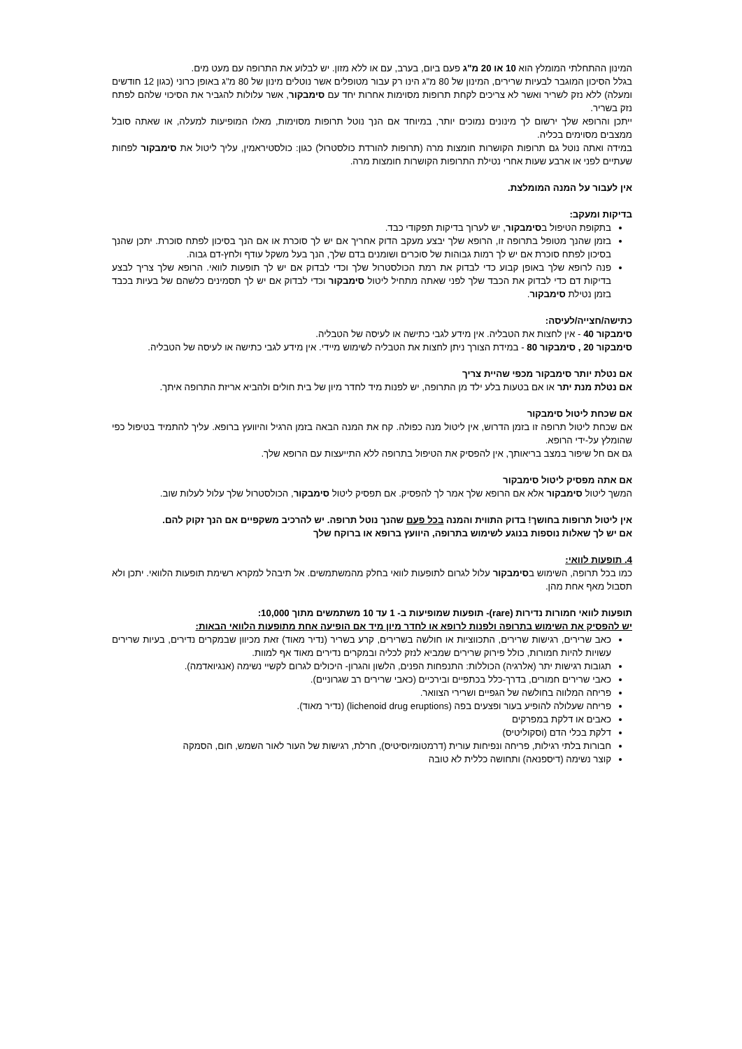המינון ההתחלתי המומלץ הוא 10 או 20 מ"ג פעם ביום, בערב, עם או ללא מזון. יש לבלוע את התרופה עם מעט מים.
בגלל הסיכון המוגבר לבעיות שרירים, המינון של 80 מ"ג הינו רק עבור מטופלים אשר נוטלים מינון של 80 מ"ג באופן כרוני (כגון 12 חודשים ומעלה) ללא נזק לשריר ואשר לא צריכים לקחת תרופות מסוימות אחרות יחד עם סימבקור, אשר עלולות להגביר את הסיכוי שלהם לפתח נזק בשריר.
ייתכן והרופא שלך ירשום לך מינונים נמוכים יותר, במיוחד אם הנך נוטל תרופות מסוימות, מאלו המופיעות למעלה, או שאתה סובל ממצבים מסוימים בכליה.
במידה ואתה נוטל גם תרופות הקושרות חומצות מרה (תרופות להורדת כולסטרול) כגון: כולסטיראמין, עליך ליטול את סימבקור לפחות שעתיים לפני או ארבע שעות אחרי נטילת התרופות הקושרות חומצות מרה.
אין לעבור על המנה המומלצת.
בדיקות ומעקב:
בתקופת הטיפול בסימבקור, יש לערוך בדיקות תפקודי כבד.
בזמן שהנך מטופל בתרופה זו, הרופא שלך יבצע מעקב הדוק אחריך אם יש לך סוכרת או אם הנך בסיכון לפתח סוכרת. יתכן שהנך בסיכון לפתח סוכרת אם יש לך רמות גבוהות של סוכרים ושומנים בדם שלך, הנך בעל משקל עודף ולחץ-דם גבוה.
פנה לרופא שלך באופן קבוע כדי לבדוק את רמת הכולסטרול שלך וכדי לבדוק אם יש לך תופעות לוואי. הרופא שלך צריך לבצע בדיקות דם כדי לבדוק את הכבד שלך לפני שאתה מתחיל ליטול סימבקור וכדי לבדוק אם יש לך תסמינים כלשהם של בעיות בכבד בזמן נטילת סימבקור.
כתישה/חצייה/לעיסה:
סימבקור 40 - אין לחצות את הטבליה. אין מידע לגבי כתישה או לעיסה של הטבליה.
סימבקור 20 , סימבקור 80 - במידת הצורך ניתן לחצות את הטבליה לשימוש מיידי. אין מידע לגבי כתישה או לעיסה של הטבליה.
אם נטלת יותר סימבקור מכפי שהיית צריך
אם נטלת מנת יתר או אם בטעות בלע ילד מן התרופה, יש לפנות מיד לחדר מיון של בית חולים ולהביא אריזת התרופה איתך.
אם שכחת ליטול סימבקור
אם שכחת ליטול תרופה זו בזמן הדרוש, אין ליטול מנה כפולה. קח את המנה הבאה בזמן הרגיל והיוועץ ברופא. עליך להתמיד בטיפול כפי שהומלץ על-ידי הרופא.
גם אם חל שיפור במצב בריאותך, אין להפסיק את הטיפול בתרופה ללא התייעצות עם הרופא שלך.
אם אתה מפסיק ליטול סימבקור
המשך ליטול סימבקור אלא אם הרופא שלך אמר לך להפסיק. אם תפסיק ליטול סימבקור, הכולסטרול שלך עלול לעלות שוב.
אין ליטול תרופות בחושך! בדוק התווית והמנה בכל פעם שהנך נוטל תרופה. יש להרכיב משקפיים אם הנך זקוק להם.
אם יש לך שאלות נוספות בנוגע לשימוש בתרופה, היוועץ ברופא או ברוקח שלך
4. תופעות לוואי:
כמו בכל תרופה, השימוש בסימבקור עלול לגרום לתופעות לוואי בחלק מהמשתמשים. אל תיבהל למקרא רשימת תופעות הלוואי. יתכן ולא תסבול מאף אחת מהן.
תופעות לוואי חמורות נדירות (rare)- תופעות שמופיעות ב- 1 עד 10 משתמשים מתוך 10,000:
יש להפסיק את השימוש בתרופה ולפנות לרופא או לחדר מיון מיד אם הופיעה אחת מתופעות הלוואי הבאות:
כאב שרירים, רגישות שרירים, התכווציות או חולשה בשרירים, קרע בשריר (נדיר מאוד) זאת מכיוון שבמקרים נדירים, בעיות שרירים עשויות להיות חמורות, כולל פירוק שרירים שמביא לנזק לכליה ובמקרים נדירים מאוד אף למוות.
תגובות רגישות יתר (אלרגיה) הכוללות: התנפחות הפנים, הלשון והגרון- היכולים לגרום לקשיי נשימה (אנגיואדמה).
כאבי שרירים חמורים, בדרך-כלל בכתפיים ובירכיים (כאבי שרירים רב שגרוניים).
פריחה המלווה בחולשה של הגפיים ושרירי הצוואר.
פריחה שעלולה להופיע בעור ופצעים בפה (lichenoid drug eruptions) (נדיר מאוד).
כאבים או דלקת במפרקים
דלקת בכלי הדם (וסקוליטיס)
חבורות בלתי רגילות, פריחה ונפיחות עורית (דרמטומיוסיטיס), חרלת, רגישות של העור לאור השמש, חום, הסמקה
קוצר נשימה (דיספנאה) ותחושה כללית לא טובה